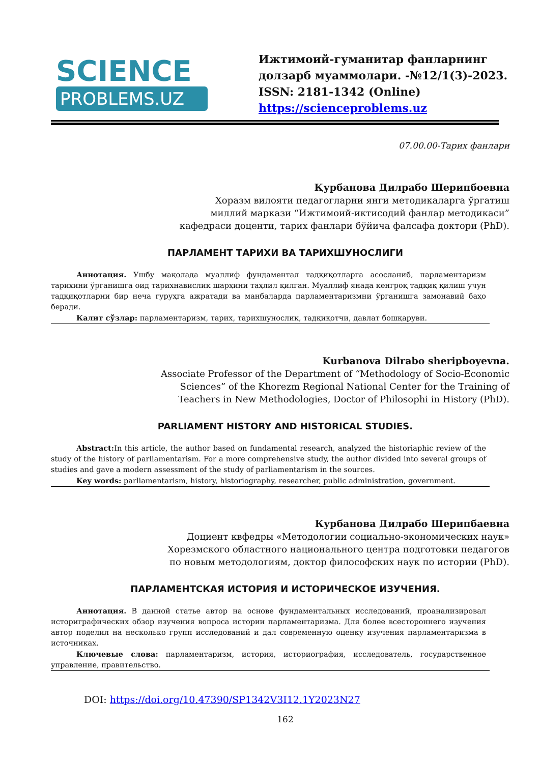SCIENCE
PROBLEMS.UZ
Ижтимоий-гуманитар фанларнинг долзарб муаммолари. -№12/1(3)-2023.
ISSN: 2181-1342 (Online)
https://scienceproblems.uz
07.00.00-Тарих фанлари
Қурбанова Дилрабо Шерипбоевна
Хоразм вилояти педагогларни янги методикаларга ўргатиш
миллий маркази “Ижтимоий-иктисодий фанлар методикаси”
кафедраси доценти, тарих фанлари бўйича фалсафа доктори (PhD).
ПАРЛАМЕНТ ТАРИХИ ВА ТАРИХШУНОСЛИГИ
Аннотация. Ушбу мақолада муаллиф фундаментал тадқиқотларга асосланиб, парламентаризм тарихини ўрганишга оид тарихнавислик шарҳини таҳлил қилган. Муаллиф янада кенгроқ тадқиқ қилиш учун тадқиқотларни бир неча гуруҳга ажратади ва манбаларда парламентаризмни ўрганишга замонавий баҳо беради.
Калит сўзлар: парламентаризм, тарих, тарихшунослик, тадқиқотчи, давлат бошқаруви.
Kurbanova Dilrabo sheripboyevna.
Associate Professor of the Department of “Methodology of Socio-Economic
Sciences” of the Khorezm Regional National Center for the Training of
Teachers in New Methodologies, Doctor of Philosophi in History (PhD).
PARLIAMENT HISTORY AND HISTORICAL STUDIES.
Abstract: In this article, the author based on fundamental research, analyzed the historiaphic review of the study of the history of parliamentarism. For a more comprehensive study, the author divided into several groups of studies and gave a modern assessment of the study of parliamentarism in the sources.
Key words: parliamentarism, history, historiography, researcher, public administration, government.
Курбанова Дилрабо Шерипбаевна
Доциент квфедры «Методологии социально-экономических наук»
Хорезмского областного национального центра подготовки педагогов
по новым методологиям, доктор философских наук по истории (PhD).
ПАРЛАМЕНТСКАЯ ИСТОРИЯ И ИСТОРИЧЕСКОЕ ИЗУЧЕНИЯ.
Аннотация. В данной статье автор на основе фундаментальных исследований, проанализировал историграфических обзор изучения вопроса истории парламентаризма. Для более всестороннего изучения автор поделил на несколько групп исследований и дал современную оценку изучения парламентаризма в источниках.
Ключевые слова: парламентаризм, история, историография, исследователь, государственное управление, правительство.
DOI: https://doi.org/10.47390/SP1342V3I12.1Y2023N27
162